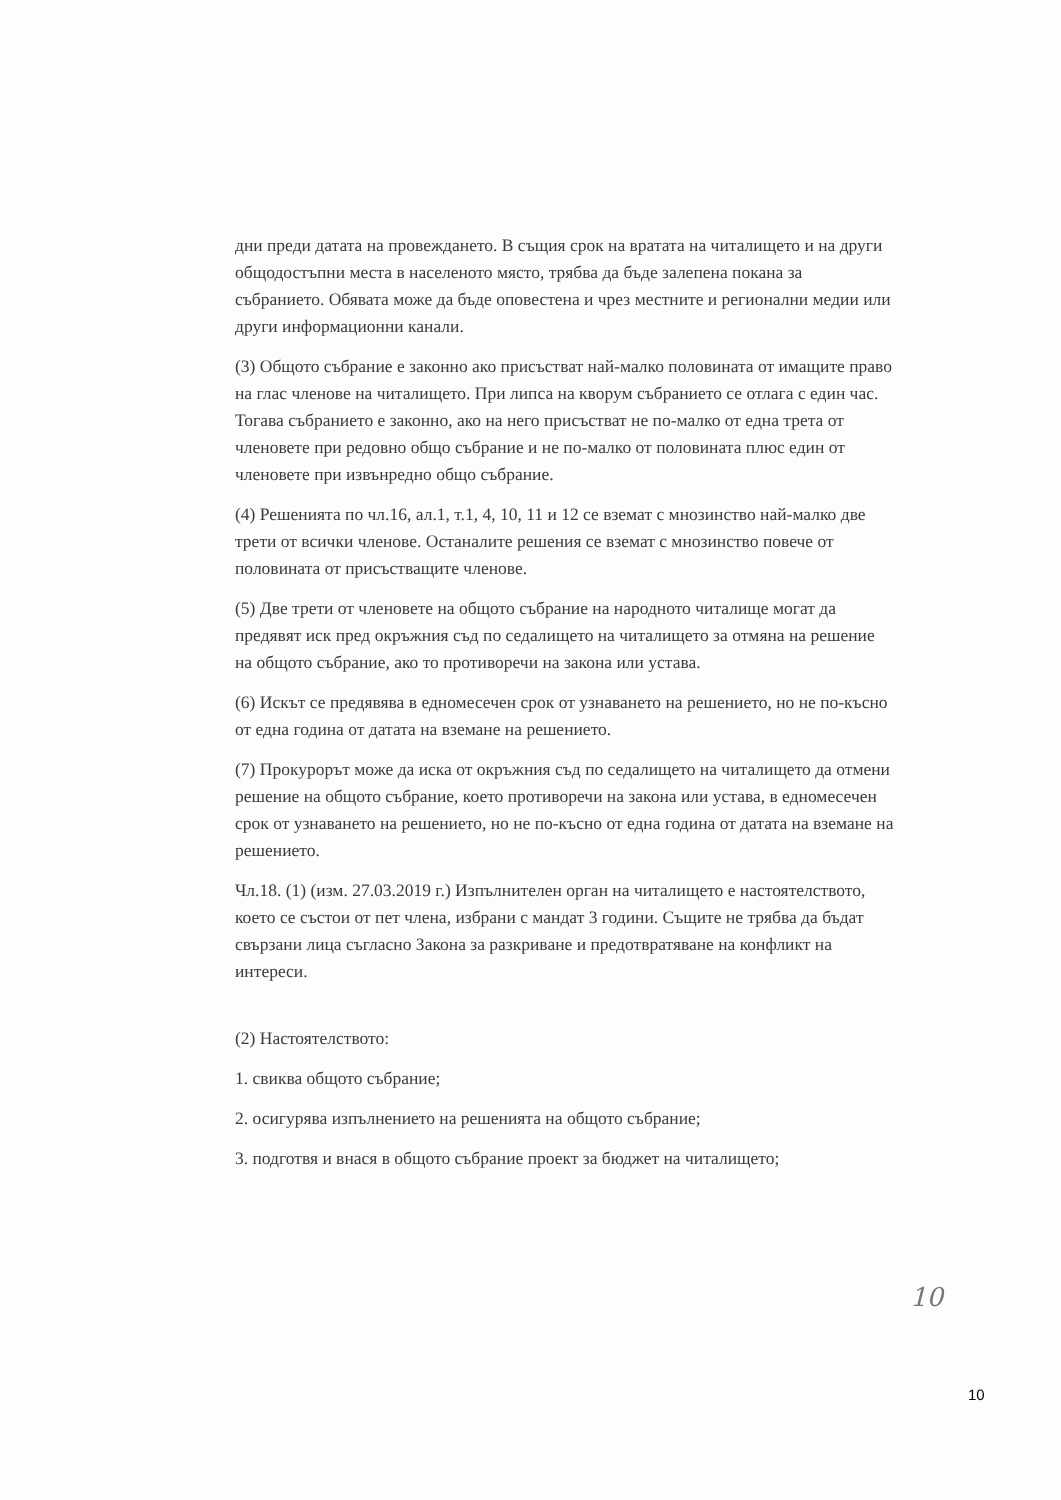дни преди датата на провеждането. В същия срок на вратата на читалището и на други общодостъпни места в населеното място, трябва да бъде залепена покана за събранието. Обявата може да бъде оповестена и чрез местните и регионални медии или други информационни канали.
(3) Общото събрание е законно ако присъстват най-малко половината от имащите право на глас членове на читалището. При липса на кворум събранието се отлага с един час. Тогава събранието е законно, ако на него присъстват не по-малко от една трета от членовете при редовно общо събрание и не по-малко от половината плюс един от членовете при извънредно общо събрание.
(4) Решенията по чл.16, ал.1, т.1, 4, 10, 11 и 12 се вземат с мнозинство най-малко две трети от всички членове. Останалите решения се вземат с мнозинство повече от половината от присъстващите членове.
(5) Две трети от членовете на общото събрание на народното читалище могат да предявят иск пред окръжния съд по седалището на читалището за отмяна на решение на общото събрание, ако то противоречи на закона или устава.
(6) Искът се предявява в едномесечен срок от узнаването на решението, но не по-късно от една година от датата на вземане на решението.
(7) Прокурорът може да иска от окръжния съд по седалището на читалището да отмени решение на общото събрание, което противоречи на закона или устава, в едномесечен срок от узнаването на решението, но не по-късно от една година от датата на вземане на решението.
Чл.18. (1) (изм. 27.03.2019 г.) Изпълнителен орган на читалището е настоятелството, което се състои от пет члена, избрани с мандат 3 години. Същите не трябва да бъдат свързани лица съгласно Закона за разкриване и предотвратяване на конфликт на интереси.
(2) Настоятелството:
1. свиква общото събрание;
2. осигурява изпълнението на решенията на общото събрание;
3. подготвя и внася в общото събрание проект за бюджет на читалището;
10
10